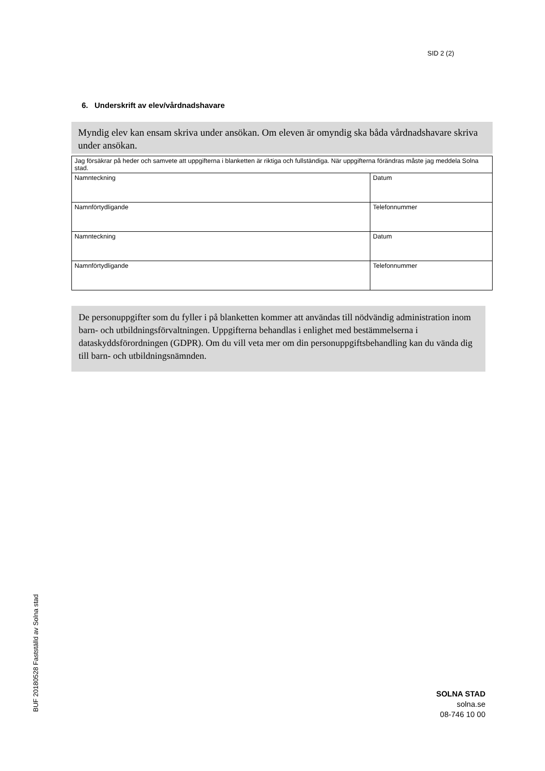SID 2 (2)
6. Underskrift av elev/vårdnadshavare
Myndig elev kan ensam skriva under ansökan. Om eleven är omyndig ska båda vårdnadshavare skriva under ansökan.
| Jag försäkrar på heder och samvete att uppgifterna i blanketten är riktiga och fullständiga. När uppgifterna förändras måste jag meddela Solna stad. | |
| Namnteckning | Datum |
| Namnförtydligande | Telefonnummer |
| Namnteckning | Datum |
| Namnförtydligande | Telefonnummer |
De personuppgifter som du fyller i på blanketten kommer att användas till nödvändig administration inom barn- och utbildningsförvaltningen. Uppgifterna behandlas i enlighet med bestämmelserna i dataskyddsförordningen (GDPR). Om du vill veta mer om din personuppgiftsbehandling kan du vända dig till barn- och utbildningsnämnden.
BUF 20180528 Fastställd av Solna stad
SOLNA STAD
solna.se
08-746 10 00